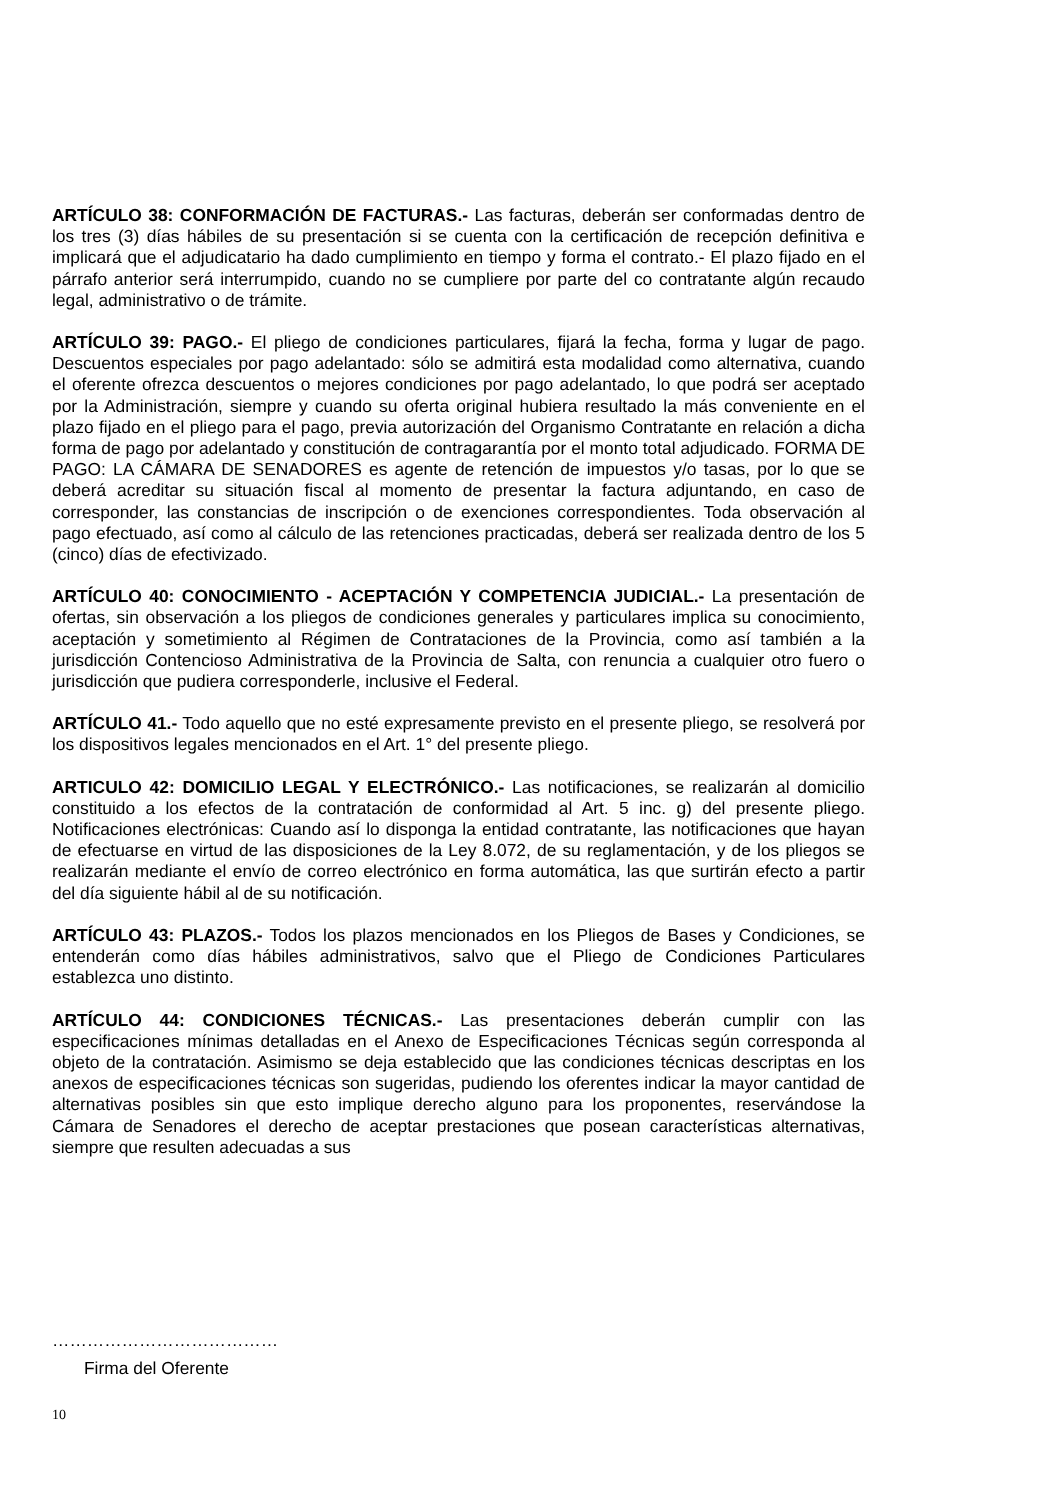ARTÍCULO 38: CONFORMACIÓN DE FACTURAS.- Las facturas, deberán ser conformadas dentro de los tres (3) días hábiles de su presentación si se cuenta con la certificación de recepción definitiva e implicará que el adjudicatario ha dado cumplimiento en tiempo y forma el contrato.- El plazo fijado en el párrafo anterior será interrumpido, cuando no se cumpliere por parte del co contratante algún recaudo legal, administrativo o de trámite.
ARTÍCULO 39: PAGO.- El pliego de condiciones particulares, fijará la fecha, forma y lugar de pago. Descuentos especiales por pago adelantado: sólo se admitirá esta modalidad como alternativa, cuando el oferente ofrezca descuentos o mejores condiciones por pago adelantado, lo que podrá ser aceptado por la Administración, siempre y cuando su oferta original hubiera resultado la más conveniente en el plazo fijado en el pliego para el pago, previa autorización del Organismo Contratante en relación a dicha forma de pago por adelantado y constitución de contragarantía por el monto total adjudicado. FORMA DE PAGO: LA CÁMARA DE SENADORES es agente de retención de impuestos y/o tasas, por lo que se deberá acreditar su situación fiscal al momento de presentar la factura adjuntando, en caso de corresponder, las constancias de inscripción o de exenciones correspondientes. Toda observación al pago efectuado, así como al cálculo de las retenciones practicadas, deberá ser realizada dentro de los 5 (cinco) días de efectivizado.
ARTÍCULO 40: CONOCIMIENTO - ACEPTACIÓN Y COMPETENCIA JUDICIAL.- La presentación de ofertas, sin observación a los pliegos de condiciones generales y particulares implica su conocimiento, aceptación y sometimiento al Régimen de Contrataciones de la Provincia, como así también a la jurisdicción Contencioso Administrativa de la Provincia de Salta, con renuncia a cualquier otro fuero o jurisdicción que pudiera corresponderle, inclusive el Federal.
ARTÍCULO 41.- Todo aquello que no esté expresamente previsto en el presente pliego, se resolverá por los dispositivos legales mencionados en el Art. 1° del presente pliego.
ARTICULO 42: DOMICILIO LEGAL Y ELECTRÓNICO.- Las notificaciones, se realizarán al domicilio constituido a los efectos de la contratación de conformidad al Art. 5 inc. g) del presente pliego. Notificaciones electrónicas: Cuando así lo disponga la entidad contratante, las notificaciones que hayan de efectuarse en virtud de las disposiciones de la Ley 8.072, de su reglamentación, y de los pliegos se realizarán mediante el envío de correo electrónico en forma automática, las que surtirán efecto a partir del día siguiente hábil al de su notificación.
ARTÍCULO 43: PLAZOS.- Todos los plazos mencionados en los Pliegos de Bases y Condiciones, se entenderán como días hábiles administrativos, salvo que el Pliego de Condiciones Particulares establezca uno distinto.
ARTÍCULO 44: CONDICIONES TÉCNICAS.- Las presentaciones deberán cumplir con las especificaciones mínimas detalladas en el Anexo de Especificaciones Técnicas según corresponda al objeto de la contratación. Asimismo se deja establecido que las condiciones técnicas descriptas en los anexos de especificaciones técnicas son sugeridas, pudiendo los oferentes indicar la mayor cantidad de alternativas posibles sin que esto implique derecho alguno para los proponentes, reservándose la Cámara de Senadores el derecho de aceptar prestaciones que posean características alternativas, siempre que resulten adecuadas a sus
…………………………………
Firma del Oferente
10